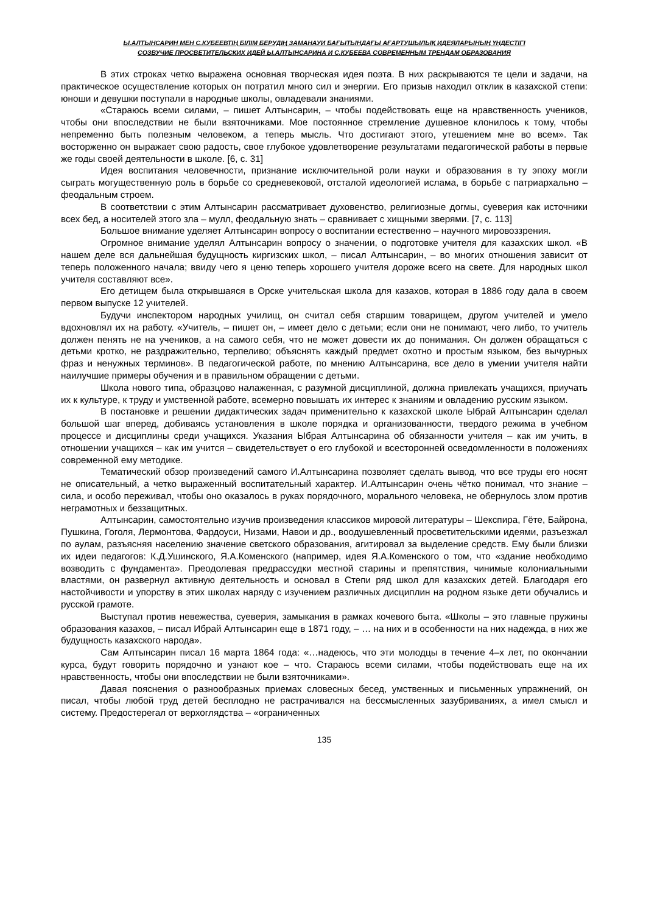Ы.АЛТЫНСАРИН МЕН С.КУБЕЕВТІҢ БІЛІМ БЕРУДІҢ ЗАМАНАУИ БАҒЫТЫНДАҒЫ АҒАРТУШЫЛЫҚ ИДЕЯЛАРЫНЫҢ ҮНДЕСТІГІ
СОЗВУЧИЕ ПРОСВЕТИТЕЛЬСКИХ ИДЕЙ Ы.АЛТЫНСАРИНА И С.КУБЕЕВА СОВРЕМЕННЫМ ТРЕНДАМ ОБРАЗОВАНИЯ
В этих строках четко выражена основная творческая идея поэта. В них раскрываются те цели и задачи, на практическое осуществление которых он потратил много сил и энергии. Его призыв находил отклик в казахской степи: юноши и девушки поступали в народные школы, овладевали знаниями.
«Стараюсь всеми силами, – пишет Алтынсарин, – чтобы подействовать еще на нравственность учеников, чтобы они впоследствии не были взяточниками. Мое постоянное стремление душевное клонилось к тому, чтобы непременно быть полезным человеком, а теперь мысль. Что достигают этого, утешением мне во всем». Так восторженно он выражает свою радость, свое глубокое удовлетворение результатами педагогической работы в первые же годы своей деятельности в школе. [6, с. 31]
Идея воспитания человечности, признание исключительной роли науки и образования в ту эпоху могли сыграть могущественную роль в борьбе со средневековой, отсталой идеологией ислама, в борьбе с патриархально – феодальным строем.
В соответствии с этим Алтынсарин рассматривает духовенство, религиозные догмы, суеверия как источники всех бед, а носителей этого зла – мулл, феодальную знать – сравнивает с хищными зверями. [7, с. 113]
Большое внимание уделяет Алтынсарин вопросу о воспитании естественно – научного мировоззрения.
Огромное внимание уделял Алтынсарин вопросу о значении, о подготовке учителя для казахских школ. «В нашем деле вся дальнейшая будущность киргизских школ, – писал Алтынсарин, – во многих отношения зависит от теперь положенного начала; ввиду чего я ценю теперь хорошего учителя дороже всего на свете. Для народных школ учителя составляют все».
Его детищем была открывшаяся в Орске учительская школа для казахов, которая в 1886 году дала в своем первом выпуске 12 учителей.
Будучи инспектором народных училищ, он считал себя старшим товарищем, другом учителей и умело вдохновлял их на работу. «Учитель, – пишет он, – имеет дело с детьми; если они не понимают, чего либо, то учитель должен пенять не на учеников, а на самого себя, что не может довести их до понимания. Он должен обращаться с детьми кротко, не раздражительно, терпеливо; объяснять каждый предмет охотно и простым языком, без вычурных фраз и ненужных терминов». В педагогической работе, по мнению Алтынсарина, все дело в умении учителя найти наилучшие примеры обучения и в правильном обращении с детьми.
Школа нового типа, образцово налаженная, с разумной дисциплиной, должна привлекать учащихся, приучать их к культуре, к труду и умственной работе, всемерно повышать их интерес к знаниям и овладению русским языком.
В постановке и решении дидактических задач применительно к казахской школе Ыбрай Алтынсарин сделал большой шаг вперед, добиваясь установления в школе порядка и организованности, твердого режима в учебном процессе и дисциплины среди учащихся. Указания Ыбрая Алтынсарина об обязанности учителя – как им учить, в отношении учащихся – как им учится – свидетельствует о его глубокой и всесторонней осведомленности в положениях современной ему методике.
Тематический обзор произведений самого И.Алтынсарина позволяет сделать вывод, что все труды его носят не описательный, а четко выраженный воспитательный характер. И.Алтынсарин очень чётко понимал, что знание – сила, и особо переживал, чтобы оно оказалось в руках порядочного, морального человека, не обернулось злом против неграмотных и беззащитных.
Алтынсарин, самостоятельно изучив произведения классиков мировой литературы – Шекспира, Гёте, Байрона, Пушкина, Гоголя, Лермонтова, Фардоуси, Низами, Навои и др., воодушевленный просветительскими идеями, разъезжал по аулам, разъясняя населению значение светского образования, агитировал за выделение средств. Ему были близки их идеи педагогов: К.Д.Ушинского, Я.А.Коменского (например, идея Я.А.Коменского о том, что «здание необходимо возводить с фундамента». Преодолевая предрассудки местной старины и препятствия, чинимые колониальными властями, он развернул активную деятельность и основал в Степи ряд школ для казахских детей. Благодаря его настойчивости и упорству в этих школах наряду с изучением различных дисциплин на родном языке дети обучались и русской грамоте.
Выступал против невежества, суеверия, замыкания в рамках кочевого быта. «Школы – это главные пружины образования казахов, – писал Ибрай Алтынсарин еще в 1871 году, – … на них и в особенности на них надежда, в них же будущность казахского народа».
Сам Алтынсарин писал 16 марта 1864 года: «…надеюсь, что эти молодцы в течение 4–х лет, по окончании курса, будут говорить порядочно и узнают кое – что. Стараюсь всеми силами, чтобы подействовать еще на их нравственность, чтобы они впоследствии не были взяточниками».
Давая пояснения о разнообразных приемах словесных бесед, умственных и письменных упражнений, он писал, чтобы любой труд детей бесплодно не растрачивался на бессмысленных зазубриваниях, а имел смысл и систему. Предостерегал от верхоглядства – «ограниченных
135